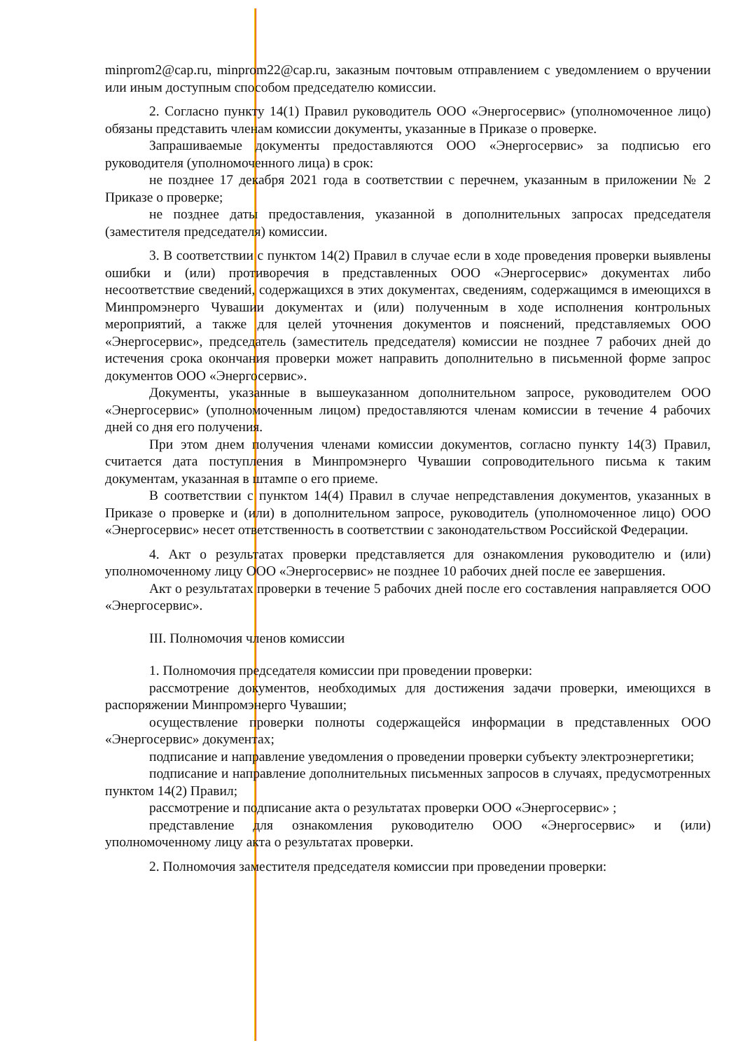minprom2@cap.ru, minprom22@cap.ru, заказным почтовым отправлением с уведомлением о вручении или иным доступным способом председателю комиссии.
2. Согласно пункту 14(1) Правил руководитель ООО «Энергосервис» (уполномоченное лицо) обязаны представить членам комиссии документы, указанные в Приказе о проверке.
Запрашиваемые документы предоставляются ООО «Энергосервис» за подписью его руководителя (уполномоченного лица) в срок:
не позднее 17 декабря 2021 года в соответствии с перечнем, указанным в приложении № 2 Приказе о проверке;
не позднее даты предоставления, указанной в дополнительных запросах председателя (заместителя председателя) комиссии.
3. В соответствии с пунктом 14(2) Правил в случае если в ходе проведения проверки выявлены ошибки и (или) противоречия в представленных ООО «Энергосервис» документах либо несоответствие сведений, содержащихся в этих документах, сведениям, содержащимся в имеющихся в Минпромэнерго Чувашии документах и (или) полученным в ходе исполнения контрольных мероприятий, а также для целей уточнения документов и пояснений, представляемых ООО «Энергосервис», председатель (заместитель председателя) комиссии не позднее 7 рабочих дней до истечения срока окончания проверки может направить дополнительно в письменной форме запрос документов ООО «Энергосервис».
Документы, указанные в вышеуказанном дополнительном запросе, руководителем ООО «Энергосервис» (уполномоченным лицом) предоставляются членам комиссии в течение 4 рабочих дней со дня его получения.
При этом днем получения членами комиссии документов, согласно пункту 14(3) Правил, считается дата поступления в Минпромэнерго Чувашии сопроводительного письма к таким документам, указанная в штампе о его приеме.
В соответствии с пунктом 14(4) Правил в случае непредставления документов, указанных в Приказе о проверке и (или) в дополнительном запросе, руководитель (уполномоченное лицо) ООО «Энергосервис» несет ответственность в соответствии с законодательством Российской Федерации.
4. Акт о результатах проверки представляется для ознакомления руководителю и (или) уполномоченному лицу ООО «Энергосервис» не позднее 10 рабочих дней после ее завершения.
Акт о результатах проверки в течение 5 рабочих дней после его составления направляется ООО «Энергосервис».
III. Полномочия членов комиссии
1. Полномочия председателя комиссии при проведении проверки:
рассмотрение документов, необходимых для достижения задачи проверки, имеющихся в распоряжении Минпромэнерго Чувашии;
осуществление проверки полноты содержащейся информации в представленных ООО «Энергосервис» документах;
подписание и направление уведомления о проведении проверки субъекту электроэнергетики;
подписание и направление дополнительных письменных запросов в случаях, предусмотренных пунктом 14(2) Правил;
рассмотрение и подписание акта о результатах проверки ООО «Энергосервис» ;
представление для ознакомления руководителю ООО «Энергосервис» и (или) уполномоченному лицу акта о результатах проверки.
2. Полномочия заместителя председателя комиссии при проведении проверки: